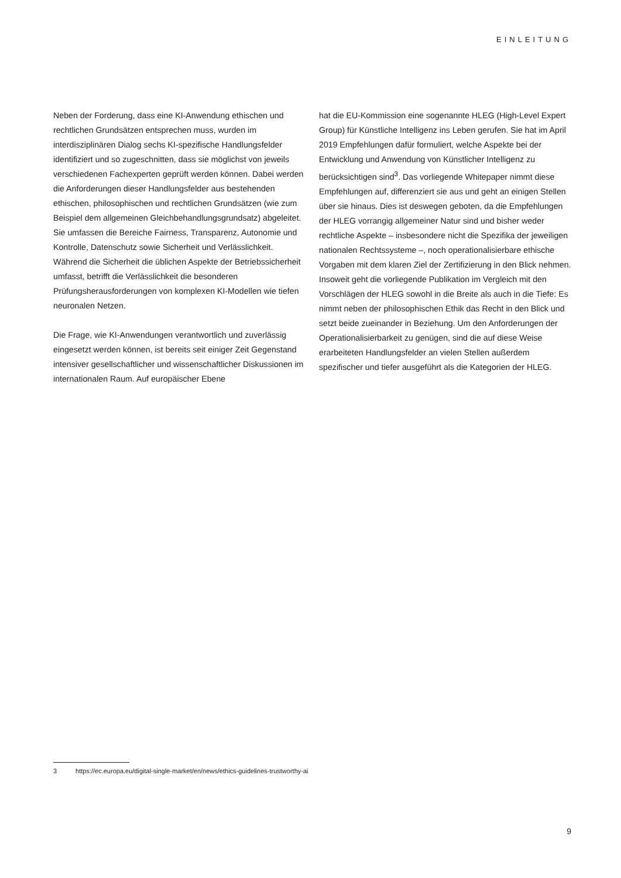EINLEITUNG
Neben der Forderung, dass eine KI-Anwendung ethischen und rechtlichen Grundsätzen entsprechen muss, wurden im interdisziplinären Dialog sechs KI-spezifische Handlungsfelder identifiziert und so zugeschnitten, dass sie möglichst von jeweils verschiedenen Fachexperten geprüft werden können. Dabei werden die Anforderungen dieser Handlungsfelder aus bestehenden ethischen, philosophischen und rechtlichen Grundsätzen (wie zum Beispiel dem allgemeinen Gleichbehandlungsgrundsatz) abgeleitet. Sie umfassen die Bereiche Fairness, Transparenz, Autonomie und Kontrolle, Datenschutz sowie Sicherheit und Verlässlichkeit. Während die Sicherheit die üblichen Aspekte der Betriebssicherheit umfasst, betrifft die Verlässlichkeit die besonderen Prüfungsherausforderungen von komplexen KI-Modellen wie tiefen neuronalen Netzen.
Die Frage, wie KI-Anwendungen verantwortlich und zuverlässig eingesetzt werden können, ist bereits seit einiger Zeit Gegenstand intensiver gesellschaftlicher und wissenschaftlicher Diskussionen im internationalen Raum. Auf europäischer Ebene
hat die EU-Kommission eine sogenannte HLEG (High-Level Expert Group) für Künstliche Intelligenz ins Leben gerufen. Sie hat im April 2019 Empfehlungen dafür formuliert, welche Aspekte bei der Entwicklung und Anwendung von Künstlicher Intelligenz zu berücksichtigen sind<sup>3</sup>. Das vorliegende Whitepaper nimmt diese Empfehlungen auf, differenziert sie aus und geht an einigen Stellen über sie hinaus. Dies ist deswegen geboten, da die Empfehlungen der HLEG vorrangig allgemeiner Natur sind und bisher weder rechtliche Aspekte – insbesondere nicht die Spezifika der jeweiligen nationalen Rechtssysteme –, noch operationalisierbare ethische Vorgaben mit dem klaren Ziel der Zertifizierung in den Blick nehmen. Insoweit geht die vorliegende Publikation im Vergleich mit den Vorschlägen der HLEG sowohl in die Breite als auch in die Tiefe: Es nimmt neben der philosophischen Ethik das Recht in den Blick und setzt beide zueinander in Beziehung. Um den Anforderungen der Operationalisierbarkeit zu genügen, sind die auf diese Weise erarbeiteten Handlungsfelder an vielen Stellen außerdem spezifischer und tiefer ausgeführt als die Kategorien der HLEG.
3 https://ec.europa.eu/digital-single-market/en/news/ethics-guidelines-trustworthy-ai
9